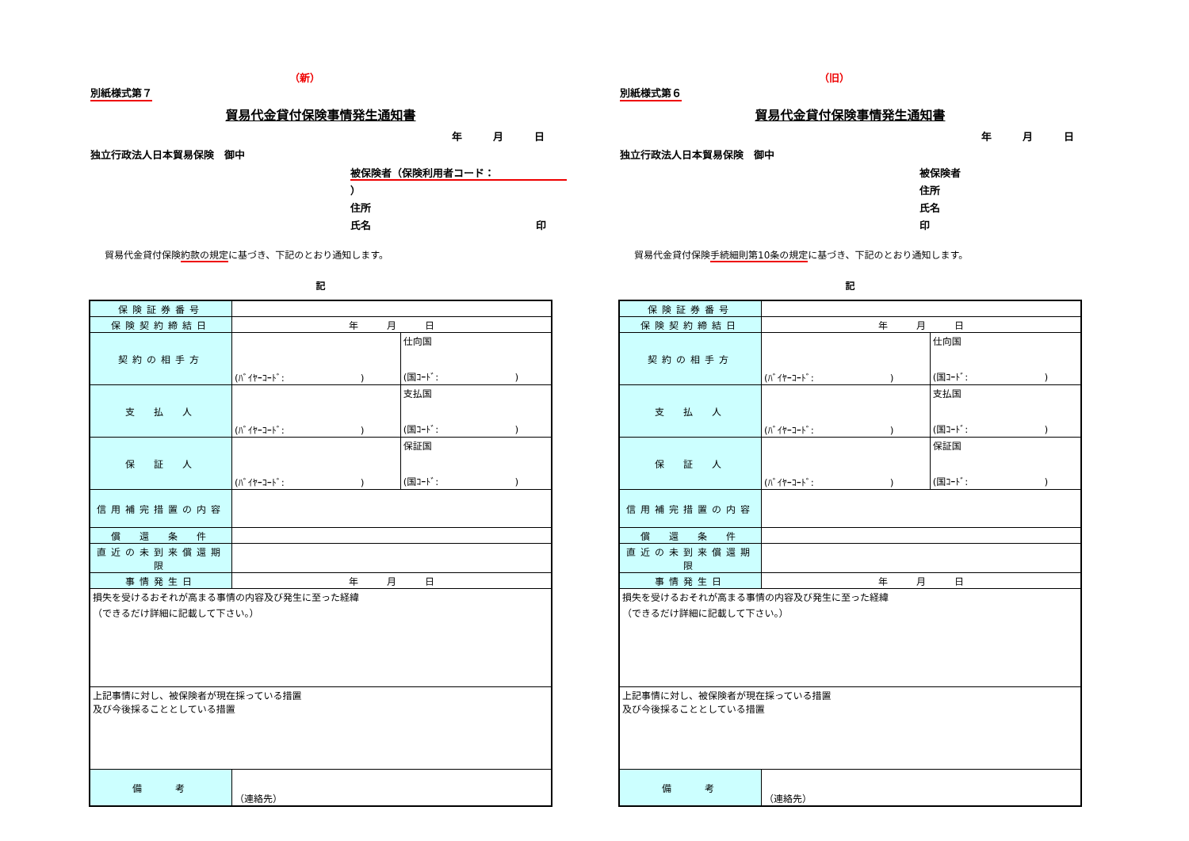（新）
別紙様式第７
貿易代金貸付保険事情発生通知書
年　　　月　　　日
独立行政法人日本貿易保険　御中
被保険者（保険利用者コード：　　　　　　　）
住所
氏名　　　　　　　　　　　　　　　　印
貿易代金貸付保険約款の規定に基づき、下記のとおり通知します。
記
| 保険証券番号 | | |
| 保険契約締結日 | 年 月 日 | |
| 契約の相手方 | (ﾊﾞｲﾔｰｺｰﾄﾞ: ) | 仕向国 (国ｺｰﾄﾞ: ) |
| 支 払 人 | (ﾊﾞｲﾔｰｺｰﾄﾞ: ) | 支払国 (国ｺｰﾄﾞ: ) |
| 保 証 人 | (ﾊﾞｲﾔｰｺｰﾄﾞ: ) | 保証国 (国ｺｰﾄﾞ: ) |
| 信用補完措置の内容 | | |
| 償 還 条 件 | | |
| 直近の未到来償還期限 | | |
| 事情発生日 | 年 月 日 | |
| 損失を受けるおそれが高まる事情の内容及び発生に至った経緯 （できるだけ詳細に記載して下さい。） | | |
| 上記事情に対し、被保険者が現在採っている措置 及び今後採ることとしている措置 | | |
| 備 考 | （連絡先） | |
（旧）
別紙様式第６
貿易代金貸付保険事情発生通知書
年　　　月　　　日
独立行政法人日本貿易保険　御中
被保険者
住所
氏名　　　　　　　　　　　　　　　　印
貿易代金貸付保険手続細則第10条の規定に基づき、下記のとおり通知します。
記
| 保険証券番号 | | |
| 保険契約締結日 | 年 月 日 | |
| 契約の相手方 | (ﾊﾞｲﾔｰｺｰﾄﾞ: ) | 仕向国 (国ｺｰﾄﾞ: ) |
| 支 払 人 | (ﾊﾞｲﾔｰｺｰﾄﾞ: ) | 支払国 (国ｺｰﾄﾞ: ) |
| 保 証 人 | (ﾊﾞｲﾔｰｺｰﾄﾞ: ) | 保証国 (国ｺｰﾄﾞ: ) |
| 信用補完措置の内容 | | |
| 償 還 条 件 | | |
| 直近の未到来償還期限 | | |
| 事情発生日 | 年 月 日 | |
| 損失を受けるおそれが高まる事情の内容及び発生に至った経緯 （できるだけ詳細に記載して下さい。） | | |
| 上記事情に対し、被保険者が現在採っている措置 及び今後採ることとしている措置 | | |
| 備 考 | （連絡先） | |